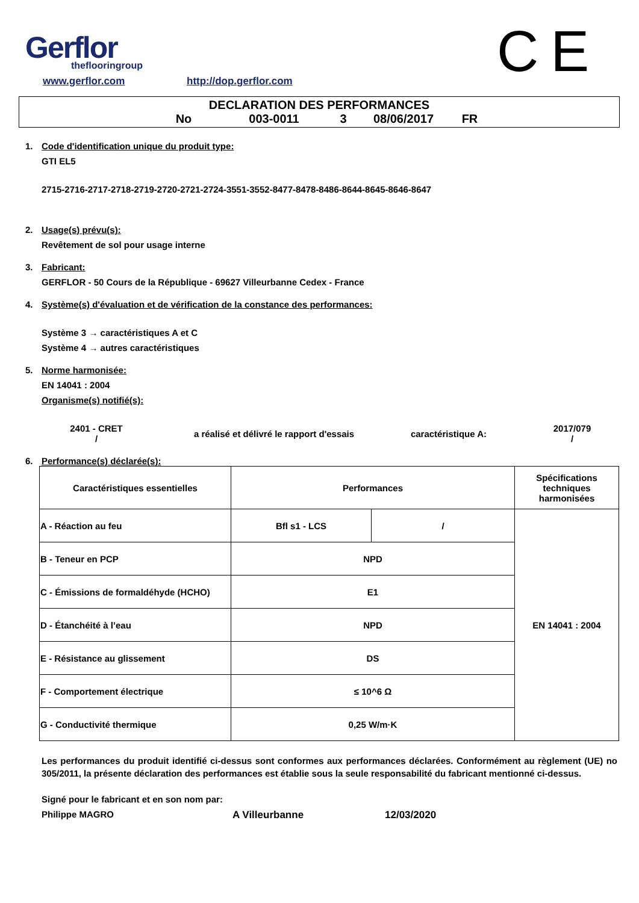Gerflor
theflooringroup
www.gerflor.com http://dop.gerflor.com CE
DECLARATION DES PERFORMANCES
No 003-0011 3 08/06/2017 FR
1. Code d'identification unique du produit type:
GTI EL5
2715-2716-2717-2718-2719-2720-2721-2724-3551-3552-8477-8478-8486-8644-8645-8646-8647
2. Usage(s) prévu(s):
Revêtement de sol pour usage interne
3. Fabricant:
GERFLOR - 50 Cours de la République - 69627 Villeurbanne Cedex - France
4. Système(s) d'évaluation et de vérification de la constance des performances:
Système 3 → caractéristiques A et C
Système 4 → autres caractéristiques
5. Norme harmonisée:
EN 14041 : 2004
Organisme(s) notifié(s):
2401 - CRET
/
a réalisé et délivré le rapport d'essais caractéristique A:
2017/079
/
6. Performance(s) déclarée(s):
| Caractéristiques essentielles | Performances | | Spécifications techniques harmonisées |
| --- | --- | --- | --- |
| A - Réaction au feu | Bfl s1 - LCS | / | EN 14041 : 2004 |
| B - Teneur en PCP | NPD | | |
| C - Émissions de formaldéhyde (HCHO) | E1 | | |
| D - Étanchéité à l’eau | NPD | | |
| E - Résistance au glissement | DS | | |
| F - Comportement électrique | ≤ 10^6 Ω | | |
| G - Conductivité thermique | 0,25 W/m·K | | |
Les performances du produit identifié ci-dessus sont conformes aux performances déclarées. Conformément au règlement (UE) no 305/2011, la présente déclaration des performances est établie sous la seule responsabilité du fabricant mentionné ci-dessus.
Signé pour le fabricant et en son nom par:
Philippe MAGRO A Villeurbanne 12/03/2020